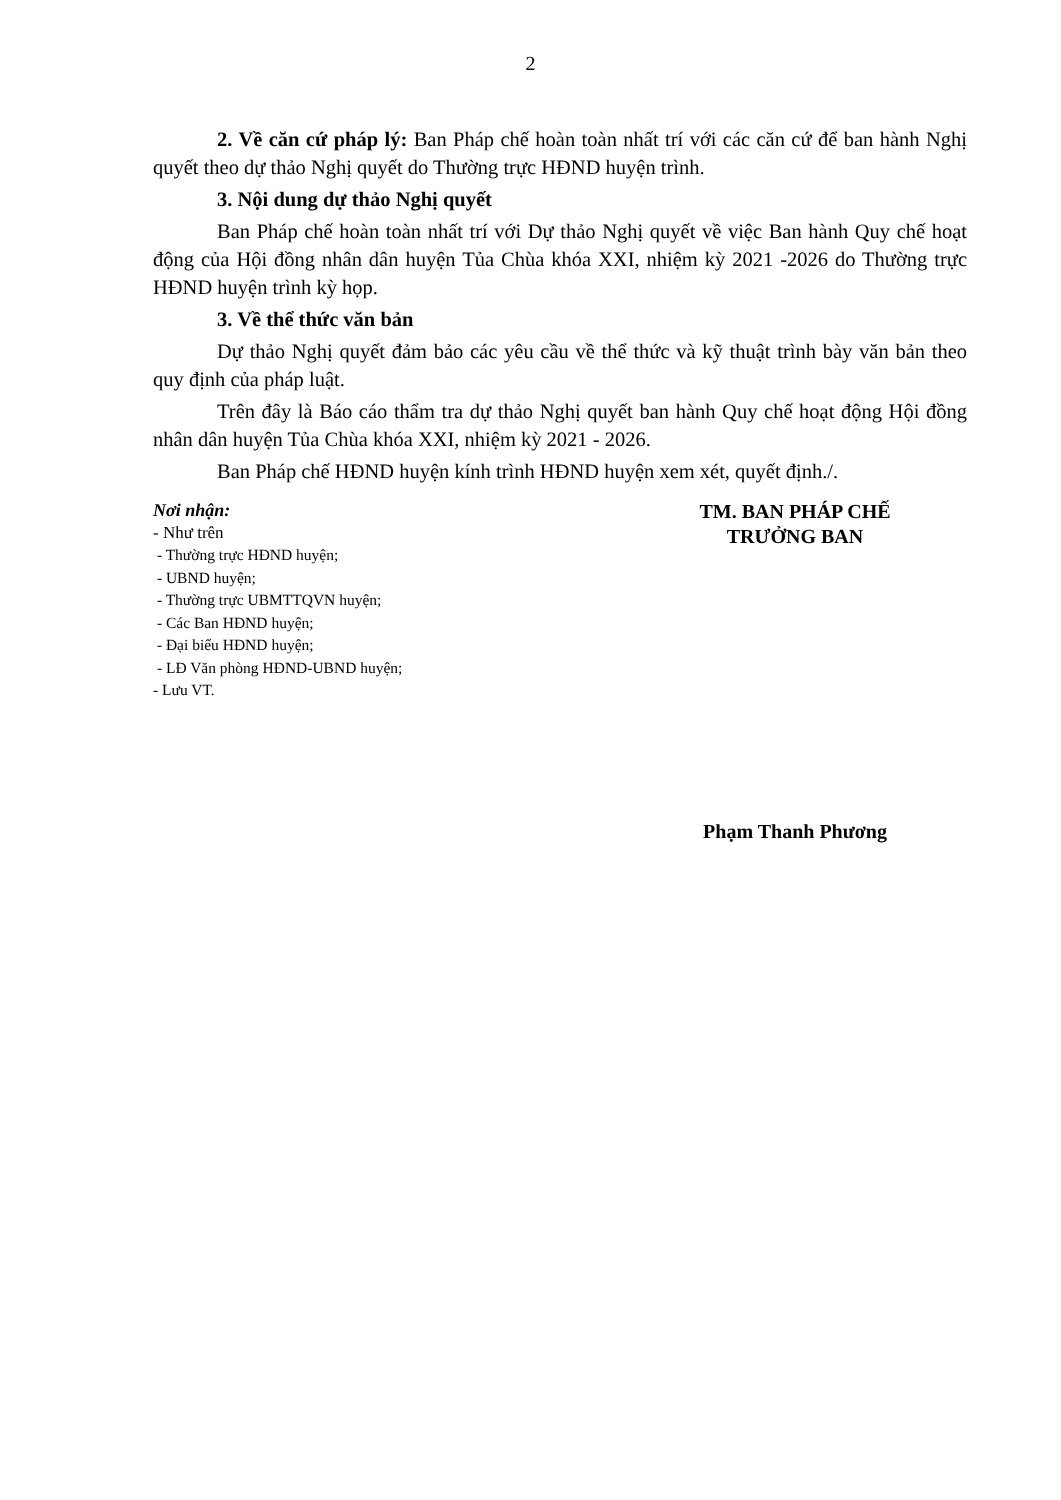2
2. Về căn cứ pháp lý: Ban Pháp chế hoàn toàn nhất trí với các căn cứ để ban hành Nghị quyết theo dự thảo Nghị quyết do Thường trực HĐND huyện trình.
3. Nội dung dự thảo Nghị quyết
Ban Pháp chế hoàn toàn nhất trí với Dự thảo Nghị quyết về việc Ban hành Quy chế hoạt động của Hội đồng nhân dân huyện Tủa Chùa khóa XXI, nhiệm kỳ 2021 -2026 do Thường trực HĐND huyện trình kỳ họp.
3. Về thể thức văn bản
Dự thảo Nghị quyết đảm bảo các yêu cầu về thể thức và kỹ thuật trình bày văn bản theo quy định của pháp luật.
Trên đây là Báo cáo thẩm tra dự thảo Nghị quyết ban hành Quy chế hoạt động Hội đồng nhân dân huyện Tủa Chùa khóa XXI, nhiệm kỳ 2021 - 2026.
Ban Pháp chế HĐND huyện kính trình HĐND huyện xem xét, quyết định./.
Nơi nhận:
- Như trên
- Thường trực HĐND huyện;
- UBND huyện;
- Thường trực UBMTTQVN huyện;
- Các Ban HĐND huyện;
- Đại biểu HĐND huyện;
- LĐ Văn phòng HĐND-UBND huyện;
- Lưu VT.
TM. BAN PHÁP CHẾ
TRƯỞNG BAN
Phạm Thanh Phương